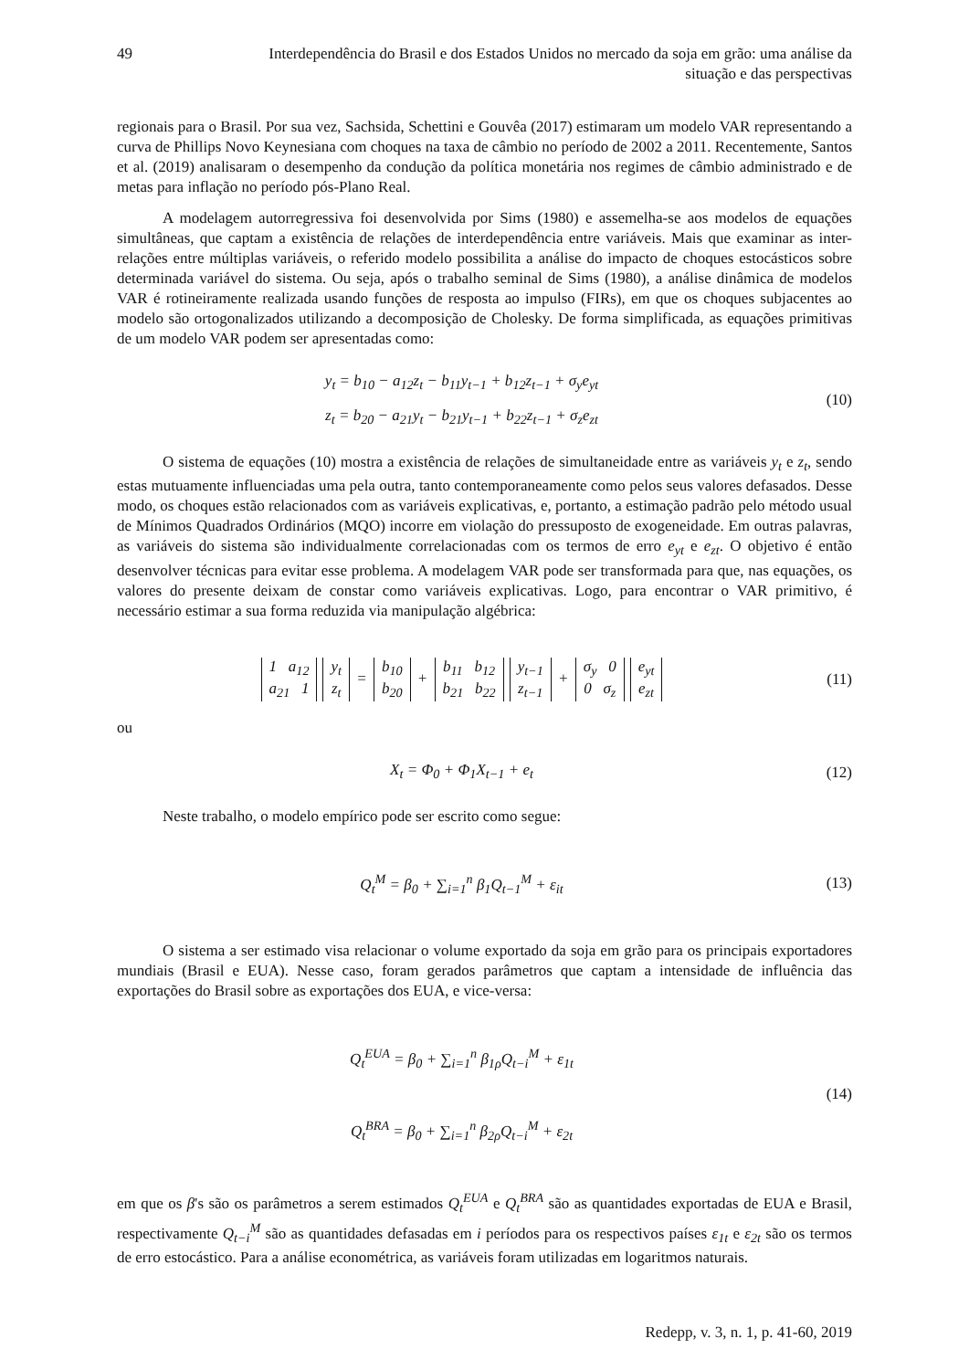49 Interdependência do Brasil e dos Estados Unidos no mercado da soja em grão: uma análise da situação e das perspectivas
regionais para o Brasil. Por sua vez, Sachsida, Schettini e Gouvêa (2017) estimaram um modelo VAR representando a curva de Phillips Novo Keynesiana com choques na taxa de câmbio no período de 2002 a 2011. Recentemente, Santos et al. (2019) analisaram o desempenho da condução da política monetária nos regimes de câmbio administrado e de metas para inflação no período pós-Plano Real.
A modelagem autorregressiva foi desenvolvida por Sims (1980) e assemelha-se aos modelos de equações simultâneas, que captam a existência de relações de interdependência entre variáveis. Mais que examinar as inter-relações entre múltiplas variáveis, o referido modelo possibilita a análise do impacto de choques estocásticos sobre determinada variável do sistema. Ou seja, após o trabalho seminal de Sims (1980), a análise dinâmica de modelos VAR é rotineiramente realizada usando funções de resposta ao impulso (FIRs), em que os choques subjacentes ao modelo são ortogonalizados utilizando a decomposição de Cholesky. De forma simplificada, as equações primitivas de um modelo VAR podem ser apresentadas como:
y<sub>t</sub> = b<sub>10</sub> − a<sub>12</sub>z<sub>t</sub> − b<sub>11</sub>y<sub>t−1</sub> + b<sub>12</sub>z<sub>t−1</sub> + σ<sub>y</sub>e<sub>yt</sub>
z<sub>t</sub> = b<sub>20</sub> − a<sub>21</sub>y<sub>t</sub> − b<sub>21</sub>y<sub>t−1</sub> + b<sub>22</sub>z<sub>t−1</sub> + σ<sub>z</sub>e<sub>zt</sub>
(10)
O sistema de equações (10) mostra a existência de relações de simultaneidade entre as variáveis y<sub>t</sub> e z<sub>t</sub>, sendo estas mutuamente influenciadas uma pela outra, tanto contemporaneamente como pelos seus valores defasados. Desse modo, os choques estão relacionados com as variáveis explicativas, e, portanto, a estimação padrão pelo método usual de Mínimos Quadrados Ordinários (MQO) incorre em violação do pressuposto de exogeneidade. Em outras palavras, as variáveis do sistema são individualmente correlacionadas com os termos de erro e<sub>yt</sub> e e<sub>zt</sub>. O objetivo é então desenvolver técnicas para evitar esse problema. A modelagem VAR pode ser transformada para que, nas equações, os valores do presente deixam de constar como variáveis explicativas. Logo, para encontrar o VAR primitivo, é necessário estimar a sua forma reduzida via manipulação algébrica:
1 a<sub>12</sub>
a<sub>21</sub> 1 y<sub>t</sub>
z<sub>t</sub> = b<sub>10</sub>
b<sub>20</sub> + b<sub>11</sub> b<sub>12</sub>
b<sub>21</sub> b<sub>22</sub> y<sub>t−1</sub>
z<sub>t−1</sub> + σ<sub>y</sub> 0
0 σ<sub>z</sub> e<sub>yt</sub>
e<sub>zt</sub>
(11)
ou
X<sub>t</sub> = Φ<sub>0</sub> + Φ<sub>1</sub>X<sub>t−1</sub> + e<sub>t</sub>
(12)
Neste trabalho, o modelo empírico pode ser escrito como segue:
Q<sub>t</sub><sup>M</sup> = β<sub>0</sub> + ∑<sub>i=1</sub><sup>n</sup> β<sub>1</sub>Q<sub>t−1</sub><sup>M</sup> + ε<sub>it</sub>
(13)
O sistema a ser estimado visa relacionar o volume exportado da soja em grão para os principais exportadores mundiais (Brasil e EUA). Nesse caso, foram gerados parâmetros que captam a intensidade de influência das exportações do Brasil sobre as exportações dos EUA, e vice-versa:
Q<sub>t</sub><sup>EUA</sup> = β<sub>0</sub> + ∑<sub>i=1</sub><sup>n</sup> β<sub>1ρ</sub>Q<sub>t−i</sub><sup>M</sup> + ε<sub>1t</sub>
Q<sub>t</sub><sup>BRA</sup> = β<sub>0</sub> + ∑<sub>i=1</sub><sup>n</sup> β<sub>2ρ</sub>Q<sub>t−i</sub><sup>M</sup> + ε<sub>2t</sub>
(14)
em que os β's são os parâmetros a serem estimados Q<sub>t</sub><sup>EUA</sup> e Q<sub>t</sub><sup>BRA</sup> são as quantidades exportadas de EUA e Brasil, respectivamente Q<sub>t−i</sub><sup>M</sup> são as quantidades defasadas em i períodos para os respectivos países ε<sub>1t</sub> e ε<sub>2t</sub> são os termos de erro estocástico. Para a análise econométrica, as variáveis foram utilizadas em logaritmos naturais.
Redepp, v. 3, n. 1, p. 41-60, 2019